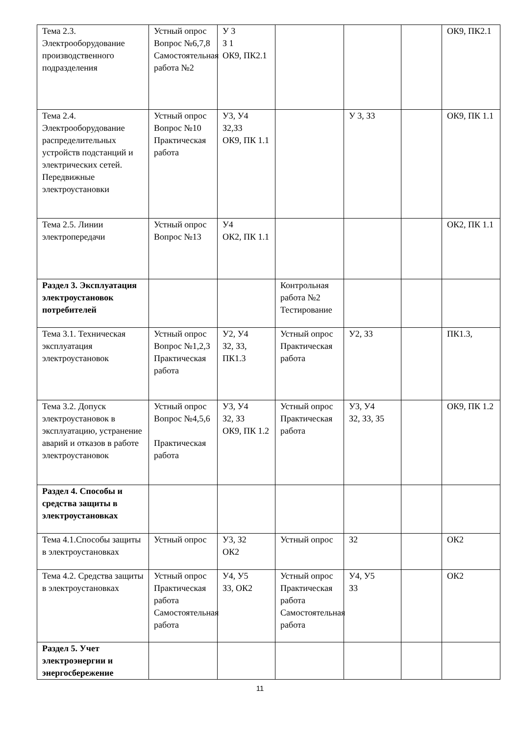| Тема 2.3. Электрооборудование производственного подразделения | Устный опрос Вопрос №6,7,8 Самостоятельная работа №2 | У 3 З 1 ОК9, ПК2.1 | | | | ОК9, ПК2.1 |
| Тема 2.4. Электрооборудование распределительных устройств подстанций и электрических сетей. Передвижные электроустановки | Устный опрос Вопрос №10 Практическая работа | У3, У4 З2,З3 ОК9, ПК 1.1 | | У 3, З3 | | ОК9, ПК 1.1 |
| Тема 2.5. Линии электропередачи | Устный опрос Вопрос №13 | У4 ОК2, ПК 1.1 | | | | ОК2, ПК 1.1 |
| Раздел 3. Эксплуатация электроустановок потребителей | | | Контрольная работа №2 Тестирование | | | |
| Тема 3.1. Техническая эксплуатация электроустановок | Устный опрос Вопрос №1,2,3 Практическая работа | У2, У4 З2, З3, ПК1.3 | Устный опрос Практическая работа | У2, З3 | | ПК1.3, |
| Тема 3.2. Допуск электроустановок в эксплуатацию, устранение аварий и отказов в работе электроустановок | Устный опрос Вопрос №4,5,6 Практическая работа | У3, У4 З2, З3 ОК9, ПК 1.2 | Устный опрос Практическая работа | У3, У4 З2, З3, З5 | | ОК9, ПК 1.2 |
| Раздел 4. Способы и средства защиты в электроустановках | | | | | | |
| Тема 4.1.Способы защиты в электроустановках | Устный опрос | У3, З2 ОК2 | Устный опрос | З2 | | ОК2 |
| Тема 4.2. Средства защиты в электроустановках | Устный опрос Практическая работа Самостоятельная работа | У4, У5 З3, ОК2 | Устный опрос Практическая работа Самостоятельная работа | У4, У5 З3 | | ОК2 |
| Раздел 5. Учет электроэнергии и энергосбережение | | | | | | |
11